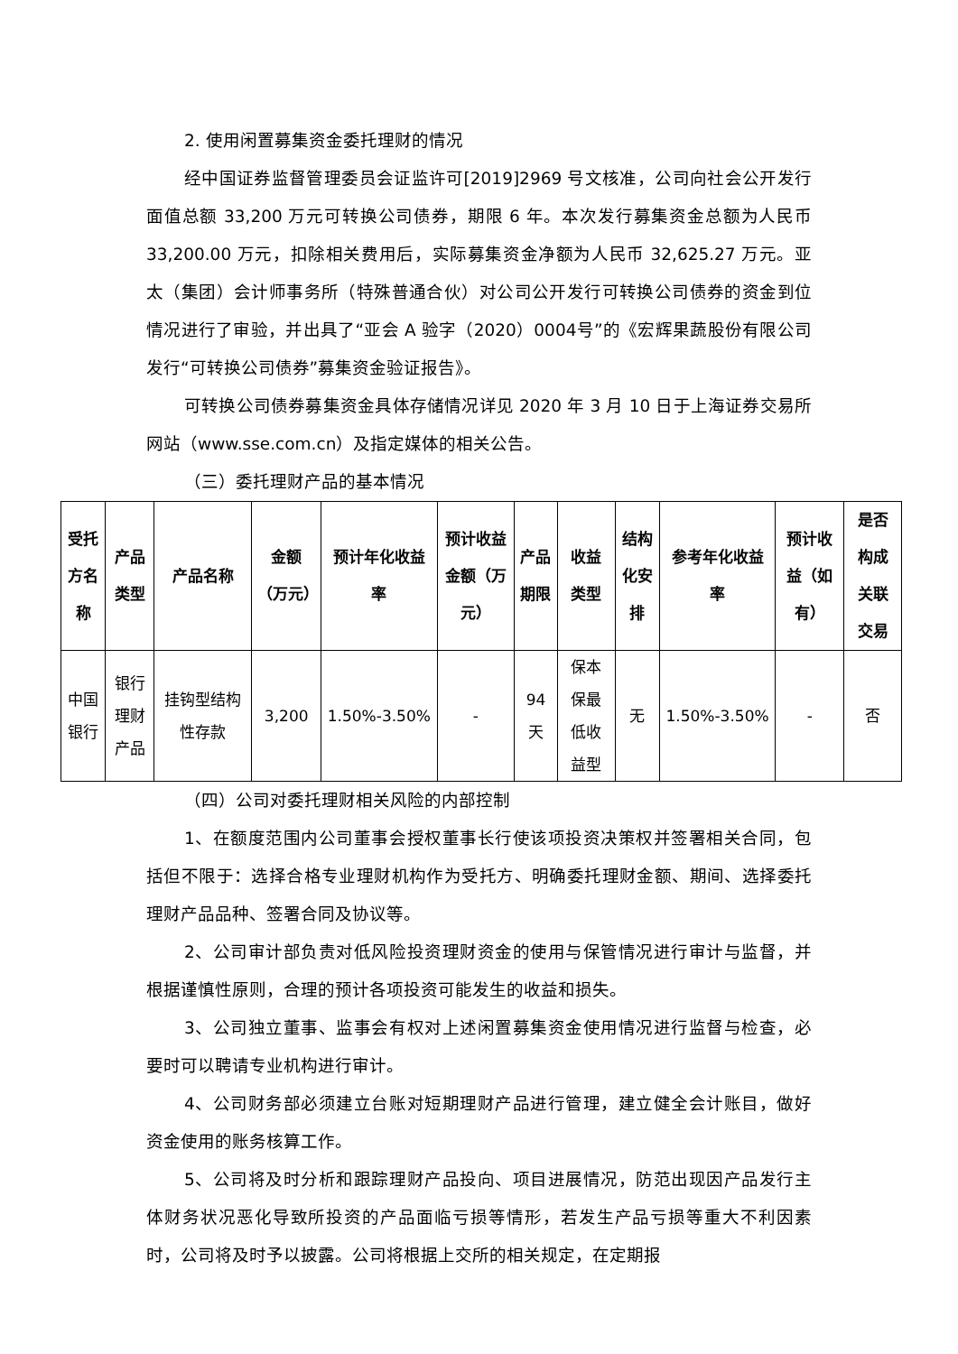2. 使用闲置募集资金委托理财的情况
经中国证券监督管理委员会证监许可[2019]2969 号文核准，公司向社会公开发行面值总额 33,200 万元可转换公司债券，期限 6 年。本次发行募集资金总额为人民币 33,200.00 万元，扣除相关费用后，实际募集资金净额为人民币 32,625.27 万元。亚太（集团）会计师事务所（特殊普通合伙）对公司公开发行可转换公司债券的资金到位情况进行了审验，并出具了“亚会 A 验字（2020）0004号”的《宏辉果蔬股份有限公司发行“可转换公司债券”募集资金验证报告》。
可转换公司债券募集资金具体存储情况详见 2020 年 3 月 10 日于上海证券交易所网站（www.sse.com.cn）及指定媒体的相关公告。
（三）委托理财产品的基本情况
| 受托方名称 | 产品类型 | 产品名称 | 金额（万元） | 预计年化收益率 | 预计收益金额（万元） | 产品期限 | 收益类型 | 结构化安排 | 参考年化收益率 | 预计收益（如有） | 是否构成关联交易 |
| --- | --- | --- | --- | --- | --- | --- | --- | --- | --- | --- | --- |
| 中国银行 | 银行理财产品 | 挂钩型结构性存款 | 3,200 | 1.50%-3.50% | - | 94天 | 保本保最低收益型 | 无 | 1.50%-3.50% | - | 否 |
（四）公司对委托理财相关风险的内部控制
1、在额度范围内公司董事会授权董事长行使该项投资决策权并签署相关合同，包括但不限于：选择合格专业理财机构作为受托方、明确委托理财金额、期间、选择委托理财产品品种、签署合同及协议等。
2、公司审计部负责对低风险投资理财资金的使用与保管情况进行审计与监督，并根据谨慎性原则，合理的预计各项投资可能发生的收益和损失。
3、公司独立董事、监事会有权对上述闲置募集资金使用情况进行监督与检查，必要时可以聘请专业机构进行审计。
4、公司财务部必须建立台账对短期理财产品进行管理，建立健全会计账目，做好资金使用的账务核算工作。
5、公司将及时分析和跟踪理财产品投向、项目进展情况，防范出现因产品发行主体财务状况恶化导致所投资的产品面临亏损等情形，若发生产品亏损等重大不利因素时，公司将及时予以披露。公司将根据上交所的相关规定，在定期报